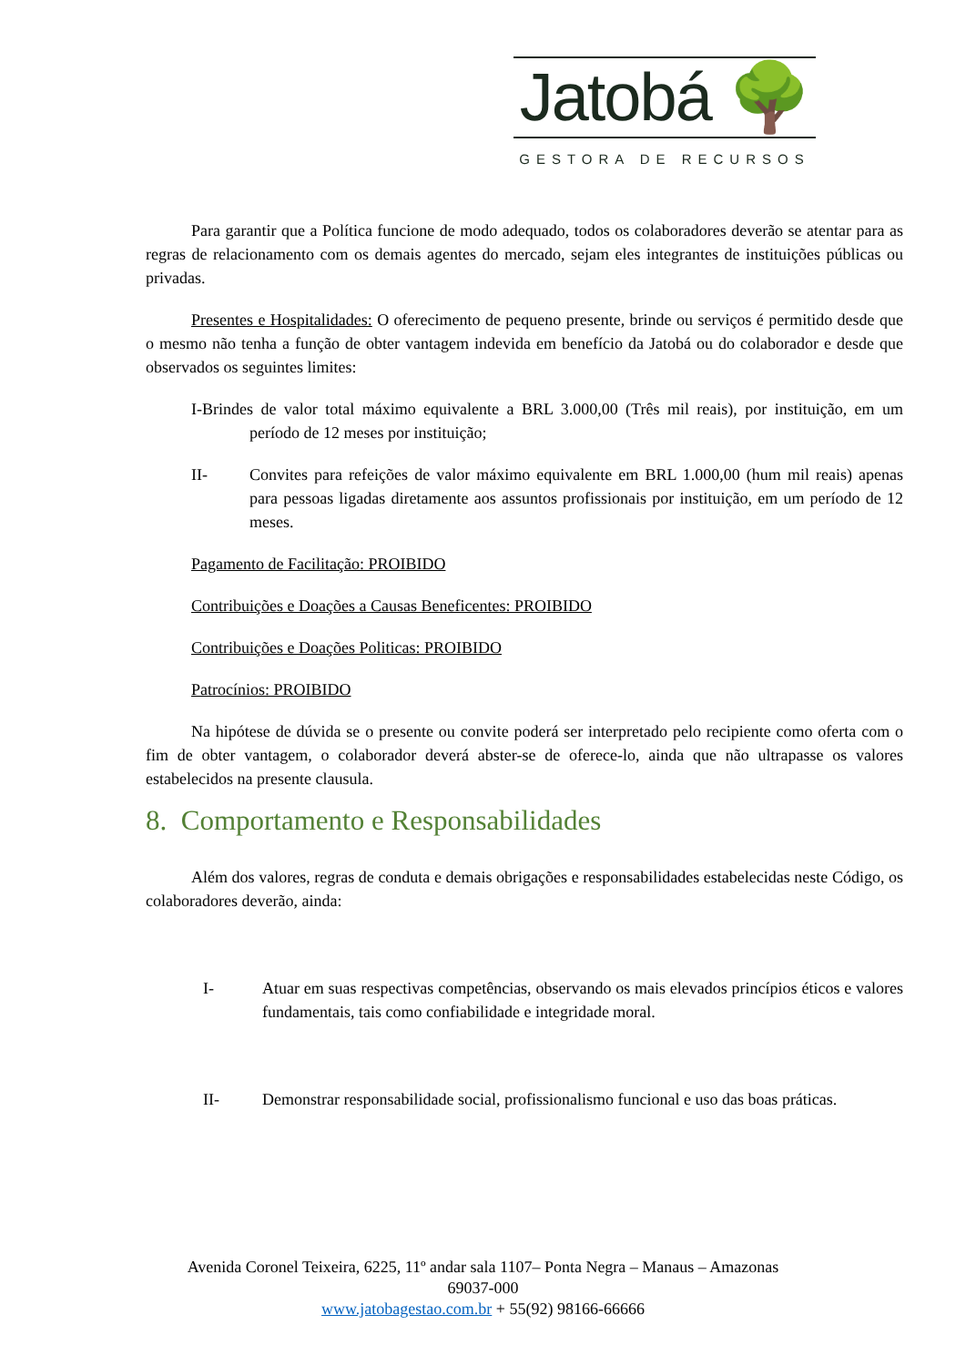Jatobá 🌳
GESTORA DE RECURSOS
Para garantir que a Política funcione de modo adequado, todos os colaboradores deverão se atentar para as regras de relacionamento com os demais agentes do mercado, sejam eles integrantes de instituições públicas ou privadas.
Presentes e Hospitalidades: O oferecimento de pequeno presente, brinde ou serviços é permitido desde que o mesmo não tenha a função de obter vantagem indevida em benefício da Jatobá ou do colaborador e desde que observados os seguintes limites:
I-Brindes de valor total máximo equivalente a BRL 3.000,00 (Três mil reais), por instituição, em um período de 12 meses por instituição;
II- Convites para refeições de valor máximo equivalente em BRL 1.000,00 (hum mil reais) apenas para pessoas ligadas diretamente aos assuntos profissionais por instituição, em um período de 12 meses.
Pagamento de Facilitação: PROIBIDO
Contribuições e Doações a Causas Beneficentes: PROIBIDO
Contribuições e Doações Politicas: PROIBIDO
Patrocínios: PROIBIDO
Na hipótese de dúvida se o presente ou convite poderá ser interpretado pelo recipiente como oferta com o fim de obter vantagem, o colaborador deverá abster-se de oferece-lo, ainda que não ultrapasse os valores estabelecidos na presente clausula.
8. Comportamento e Responsabilidades
Além dos valores, regras de conduta e demais obrigações e responsabilidades estabelecidas neste Código, os colaboradores deverão, ainda:
I- Atuar em suas respectivas competências, observando os mais elevados princípios éticos e valores fundamentais, tais como confiabilidade e integridade moral.
II- Demonstrar responsabilidade social, profissionalismo funcional e uso das boas práticas.
Avenida Coronel Teixeira, 6225, 11º andar sala 1107– Ponta Negra – Manaus – Amazonas
69037-000
www.jatobagestao.com.br + 55(92) 98166-66666